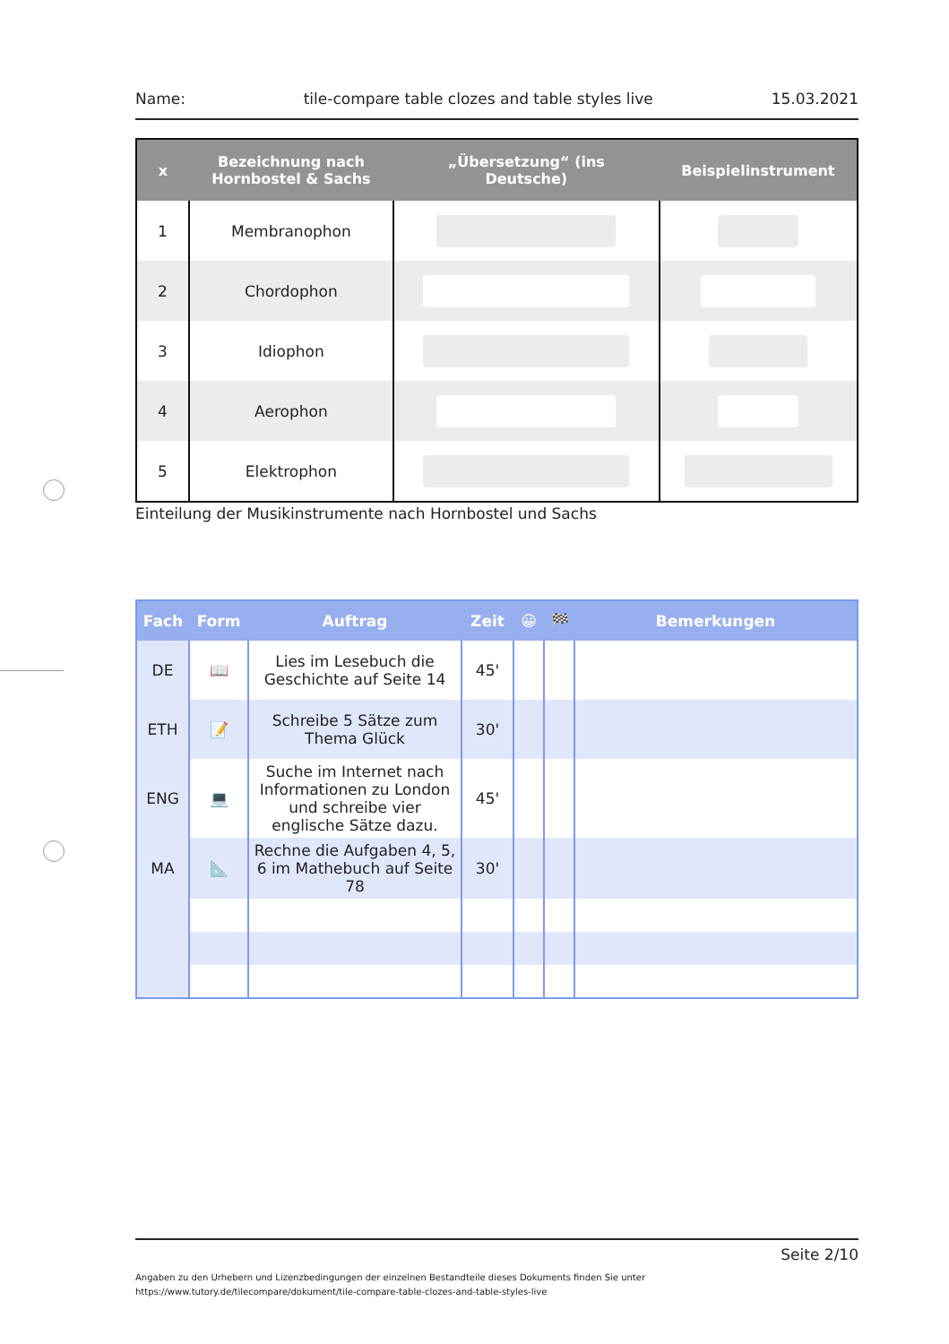Name: tile-compare table clozes and table styles live 15.03.2021
| x | Bezeichnung nach Hornbostel & Sachs | „Übersetzung“ (ins Deutsche) | Beispielinstrument |
| --- | --- | --- | --- |
| 1 | Membranophon | | |
| 2 | Chordophon | | |
| 3 | Idiophon | | |
| 4 | Aerophon | | |
| 5 | Elektrophon | | |
Einteilung der Musikinstrumente nach Hornbostel und Sachs
| Fach | Form | Auftrag | Zeit | 😀 | 🏁 | Bemerkungen |
| --- | --- | --- | --- | --- | --- | --- |
| DE | 📖 | Lies im Lesebuch die Geschichte auf Seite 14 | 45' | | | |
| ETH | 📝 | Schreibe 5 Sätze zum Thema Glück | 30' | | | |
| ENG | 💻 | Suche im Internet nach Informationen zu London und schreibe vier englische Sätze dazu. | 45' | | | |
| MA | 📐 | Rechne die Aufgaben 4, 5, 6 im Mathebuch auf Seite 78 | 30' | | | |
Seite 2/10
Angaben zu den Urhebern und Lizenzbedingungen der einzelnen Bestandteile dieses Dokuments finden Sie unter
https://www.tutory.de/tilecompare/dokument/tile-compare-table-clozes-and-table-styles-live